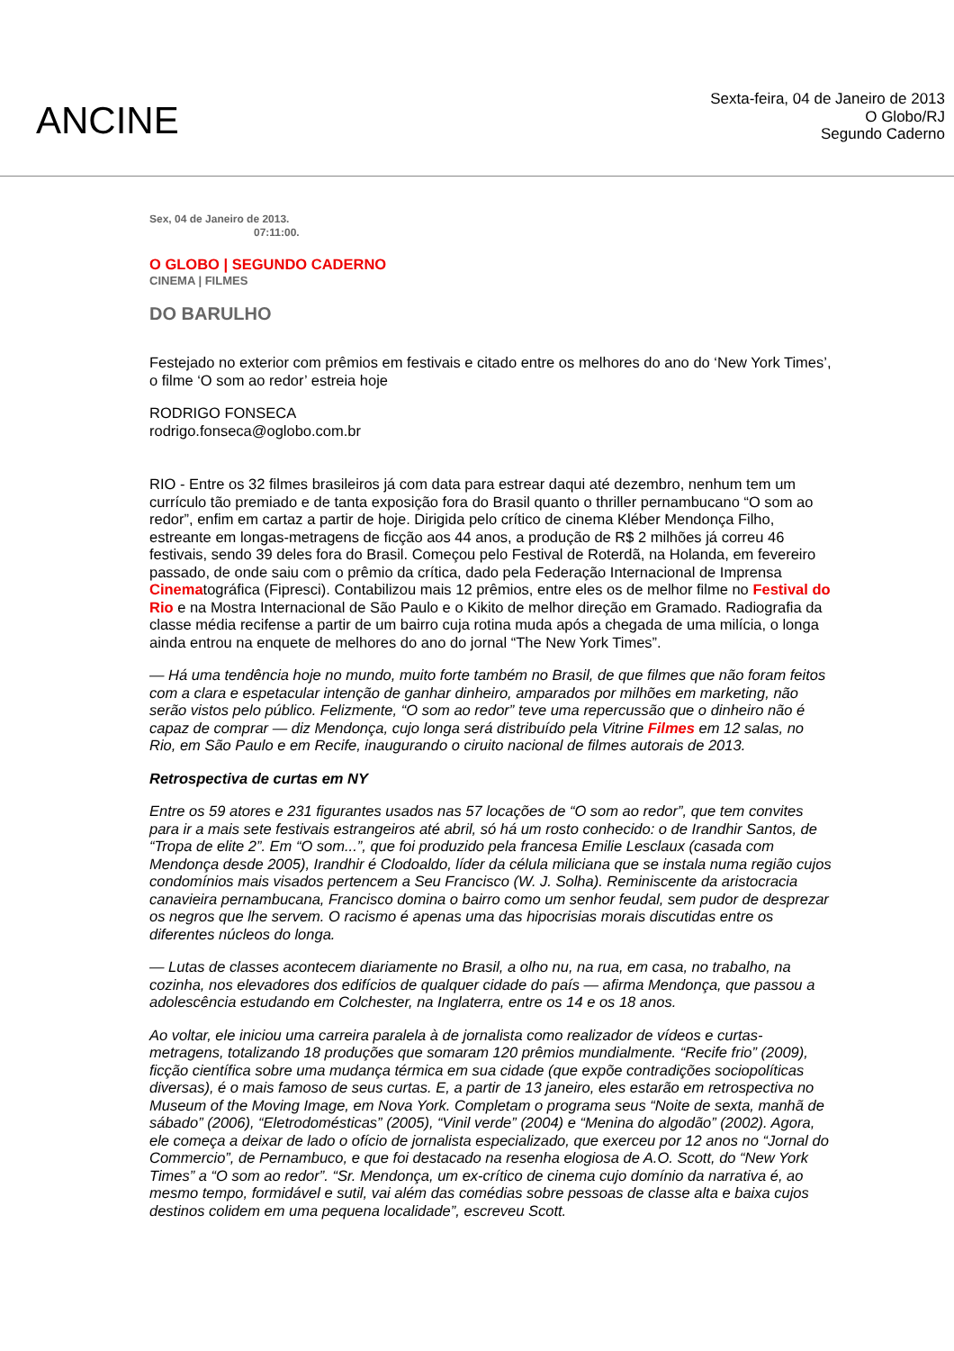ANCINE
Sexta-feira, 04 de Janeiro de 2013
O Globo/RJ
Segundo Caderno
Sex, 04 de Janeiro de 2013.
07:11:00.
O GLOBO | SEGUNDO CADERNO
CINEMA | FILMES
DO BARULHO
Festejado no exterior com prêmios em festivais e citado entre os melhores do ano do ‘New York Times’, o filme ‘O som ao redor’ estreia hoje
RODRIGO FONSECA
rodrigo.fonseca@oglobo.com.br
RIO - Entre os 32 filmes brasileiros já com data para estrear daqui até dezembro, nenhum tem um currículo tão premiado e de tanta exposição fora do Brasil quanto o thriller pernambucano “O som ao redor”, enfim em cartaz a partir de hoje. Dirigida pelo crítico de cinema Kléber Mendonça Filho, estreante em longas-metragens de ficção aos 44 anos, a produção de R$ 2 milhões já correu 46 festivais, sendo 39 deles fora do Brasil. Começou pelo Festival de Roterdã, na Holanda, em fevereiro passado, de onde saiu com o prêmio da crítica, dado pela Federação Internacional de Imprensa Cinematográfica (Fipresci). Contabilizou mais 12 prêmios, entre eles os de melhor filme no Festival do Rio e na Mostra Internacional de São Paulo e o Kikito de melhor direção em Gramado. Radiografia da classe média recifense a partir de um bairro cuja rotina muda após a chegada de uma milícia, o longa ainda entrou na enquete de melhores do ano do jornal “The New York Times”.
— Há uma tendência hoje no mundo, muito forte também no Brasil, de que filmes que não foram feitos com a clara e espetacular intenção de ganhar dinheiro, amparados por milhões em marketing, não serão vistos pelo público. Felizmente, “O som ao redor” teve uma repercussão que o dinheiro não é capaz de comprar — diz Mendonça, cujo longa será distribuído pela Vitrine Filmes em 12 salas, no Rio, em São Paulo e em Recife, inaugurando o ciruito nacional de filmes autorais de 2013.
Retrospectiva de curtas em NY
Entre os 59 atores e 231 figurantes usados nas 57 locações de “O som ao redor”, que tem convites para ir a mais sete festivais estrangeiros até abril, só há um rosto conhecido: o de Irandhir Santos, de “Tropa de elite 2”. Em “O som...”, que foi produzido pela francesa Emilie Lesclaux (casada com Mendonça desde 2005), Irandhir é Clodoaldo, líder da célula miliciana que se instala numa região cujos condomínios mais visados pertencem a Seu Francisco (W. J. Solha). Reminiscente da aristocracia canavieira pernambucana, Francisco domina o bairro como um senhor feudal, sem pudor de desprezar os negros que lhe servem. O racismo é apenas uma das hipocrisias morais discutidas entre os diferentes núcleos do longa.
— Lutas de classes acontecem diariamente no Brasil, a olho nu, na rua, em casa, no trabalho, na cozinha, nos elevadores dos edifícios de qualquer cidade do país — afirma Mendonça, que passou a adolescência estudando em Colchester, na Inglaterra, entre os 14 e os 18 anos.
Ao voltar, ele iniciou uma carreira paralela à de jornalista como realizador de vídeos e curtas-metragens, totalizando 18 produções que somaram 120 prêmios mundialmente. “Recife frio” (2009), ficção científica sobre uma mudança térmica em sua cidade (que expõe contradições sociopolíticas diversas), é o mais famoso de seus curtas. E, a partir de 13 janeiro, eles estarão em retrospectiva no Museum of the Moving Image, em Nova York. Completam o programa seus “Noite de sexta, manhã de sábado” (2006), “Eletrodomésticas” (2005), “Vinil verde” (2004) e “Menina do algodão” (2002). Agora, ele começa a deixar de lado o ofício de jornalista especializado, que exerceu por 12 anos no “Jornal do Commercio”, de Pernambuco, e que foi destacado na resenha elogiosa de A.O. Scott, do “New York Times” a “O som ao redor”. “Sr. Mendonça, um ex-crítico de cinema cujo domínio da narrativa é, ao mesmo tempo, formidável e sutil, vai além das comédias sobre pessoas de classe alta e baixa cujos destinos colidem em uma pequena localidade”, escreveu Scott.